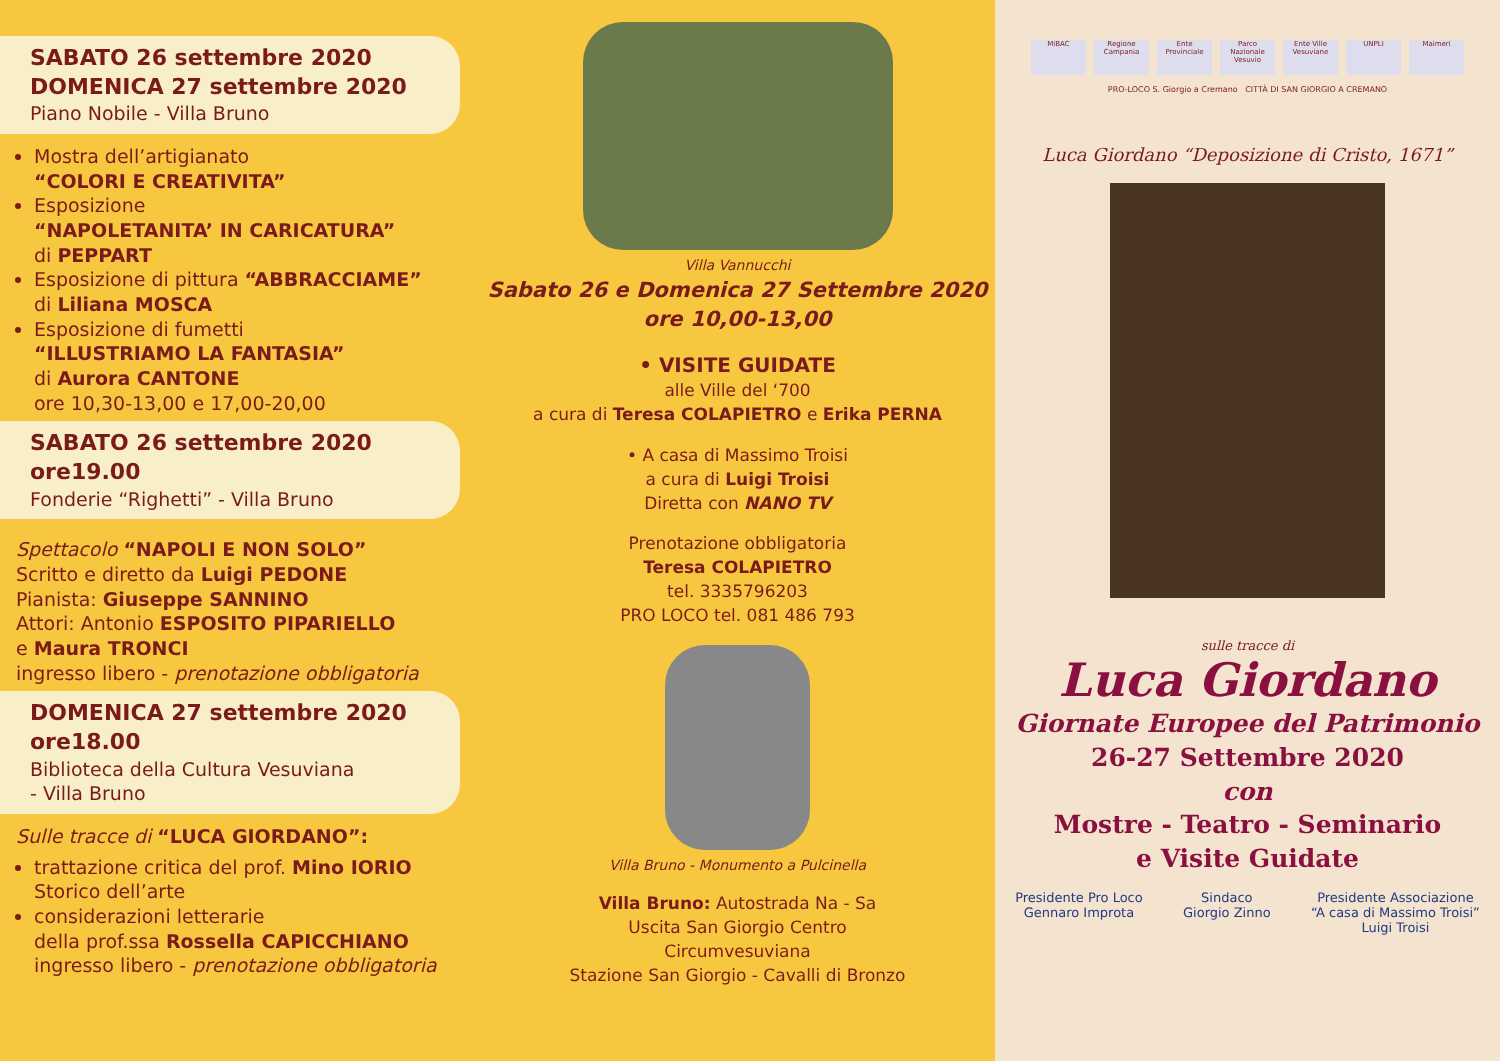SABATO 26 settembre 2020
DOMENICA 27 settembre 2020
Piano Nobile - Villa Bruno
Mostra dell’artigianato
“COLORI E CREATIVITA”
Esposizione
“NAPOLETANITA’ IN CARICATURA”
di PEPPART
Esposizione di pittura “ABBRACCIAME”
di Liliana MOSCA
Esposizione di fumetti
“ILLUSTRIAMO LA FANTASIA”
di Aurora CANTONE
ore 10,30-13,00 e 17,00-20,00
SABATO 26 settembre 2020
ore19.00
Fonderie “Righetti” - Villa Bruno
Spettacolo “NAPOLI E NON SOLO”
Scritto e diretto da Luigi PEDONE
Pianista: Giuseppe SANNINO
Attori: Antonio ESPOSITO PIPARIELLO
e Maura TRONCI
ingresso libero - prenotazione obbligatoria
DOMENICA 27 settembre 2020
ore18.00
Biblioteca della Cultura Vesuviana
- Villa Bruno
Sulle tracce di “LUCA GIORDANO”:
trattazione critica del prof. Mino IORIO
Storico dell’arte
considerazioni letterarie
della prof.ssa Rossella CAPICCHIANO
ingresso libero - prenotazione obbligatoria
Villa Vannucchi
Sabato 26 e Domenica 27 Settembre 2020
ore 10,00-13,00
• VISITE GUIDATE
alle Ville del ‘700
a cura di Teresa COLAPIETRO e Erika PERNA
• A casa di Massimo Troisi
a cura di Luigi Troisi
Diretta con NANO TV
Prenotazione obbligatoria
Teresa COLAPIETRO
tel. 3335796203
PRO LOCO tel. 081 486 793
Villa Bruno - Monumento a Pulcinella
Villa Bruno: Autostrada Na - Sa
Uscita San Giorgio Centro
Circumvesuviana
Stazione San Giorgio - Cavalli di Bronzo
MiBAC Regione Campania Ente Provinciale Parco Nazionale Vesuvio Ente Ville Vesuviane UNPLI Maimeri
PRO-LOCO S. Giorgio a Cremano CITTÀ DI SAN GIORGIO A CREMANO
Luca Giordano “Deposizione di Cristo, 1671”
sulle tracce di
Luca Giordano
Giornate Europee del Patrimonio
26-27 Settembre 2020
con
Mostre - Teatro - Seminario
e Visite Guidate
Presidente Pro Loco
Gennaro Improta
Sindaco
Giorgio Zinno
Presidente Associazione
“A casa di Massimo Troisi”
Luigi Troisi